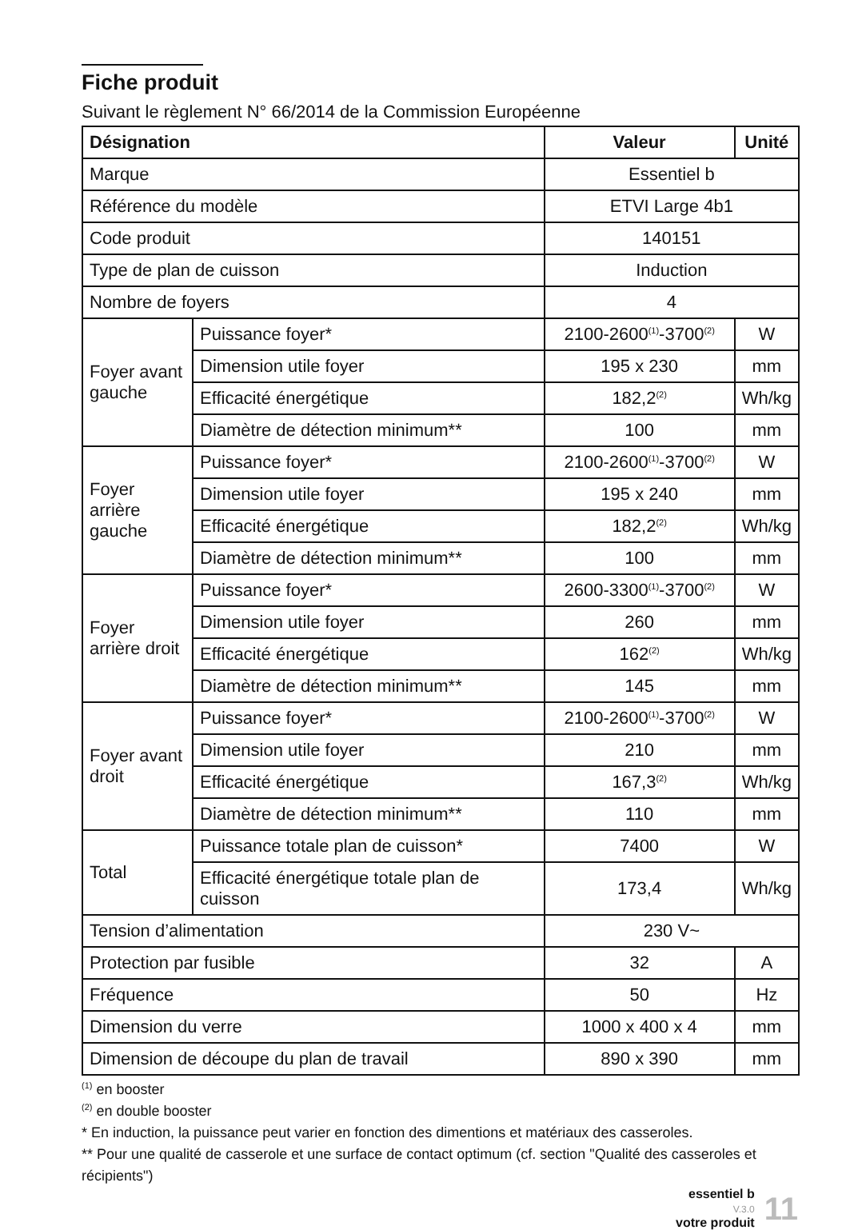Fiche produit
Suivant le règlement N° 66/2014 de la Commission Européenne
| Désignation | | Valeur | Unité |
| --- | --- | --- | --- |
| Marque | | Essentiel b | |
| Référence du modèle | | ETVI Large 4b1 | |
| Code produit | | 140151 | |
| Type de plan de cuisson | | Induction | |
| Nombre de foyers | | 4 | |
| Foyer avant gauche | Puissance foyer* | 2100-2600<sup>(1)</sup>-3700<sup>(2)</sup> | W |
| | Dimension utile foyer | 195 x 230 | mm |
| | Efficacité énergétique | 182,2<sup>(2)</sup> | Wh/kg |
| | Diamètre de détection minimum** | 100 | mm |
| Foyer arrière gauche | Puissance foyer* | 2100-2600<sup>(1)</sup>-3700<sup>(2)</sup> | W |
| | Dimension utile foyer | 195 x 240 | mm |
| | Efficacité énergétique | 182,2<sup>(2)</sup> | Wh/kg |
| | Diamètre de détection minimum** | 100 | mm |
| Foyer arrière droit | Puissance foyer* | 2600-3300<sup>(1)</sup>-3700<sup>(2)</sup> | W |
| | Dimension utile foyer | 260 | mm |
| | Efficacité énergétique | 162<sup>(2)</sup> | Wh/kg |
| | Diamètre de détection minimum** | 145 | mm |
| Foyer avant droit | Puissance foyer* | 2100-2600<sup>(1)</sup>-3700<sup>(2)</sup> | W |
| | Dimension utile foyer | 210 | mm |
| | Efficacité énergétique | 167,3<sup>(2)</sup> | Wh/kg |
| | Diamètre de détection minimum** | 110 | mm |
| Total | Puissance totale plan de cuisson* | 7400 | W |
| | Efficacité énergétique totale plan de cuisson | 173,4 | Wh/kg |
| Tension d’alimentation | | 230 V~ | |
| Protection par fusible | | 32 | A |
| Fréquence | | 50 | Hz |
| Dimension du verre | | 1000 x 400 x 4 | mm |
| Dimension de découpe du plan de travail | | 890 x 390 | mm |
<sup>(1)</sup> en booster
<sup>(2)</sup> en double booster
* En induction, la puissance peut varier en fonction des dimentions et matériaux des casseroles.
** Pour une qualité de casserole et une surface de contact optimum (cf. section "Qualité des casseroles et récipients")
essentiel b
V.3.0
votre produit
11